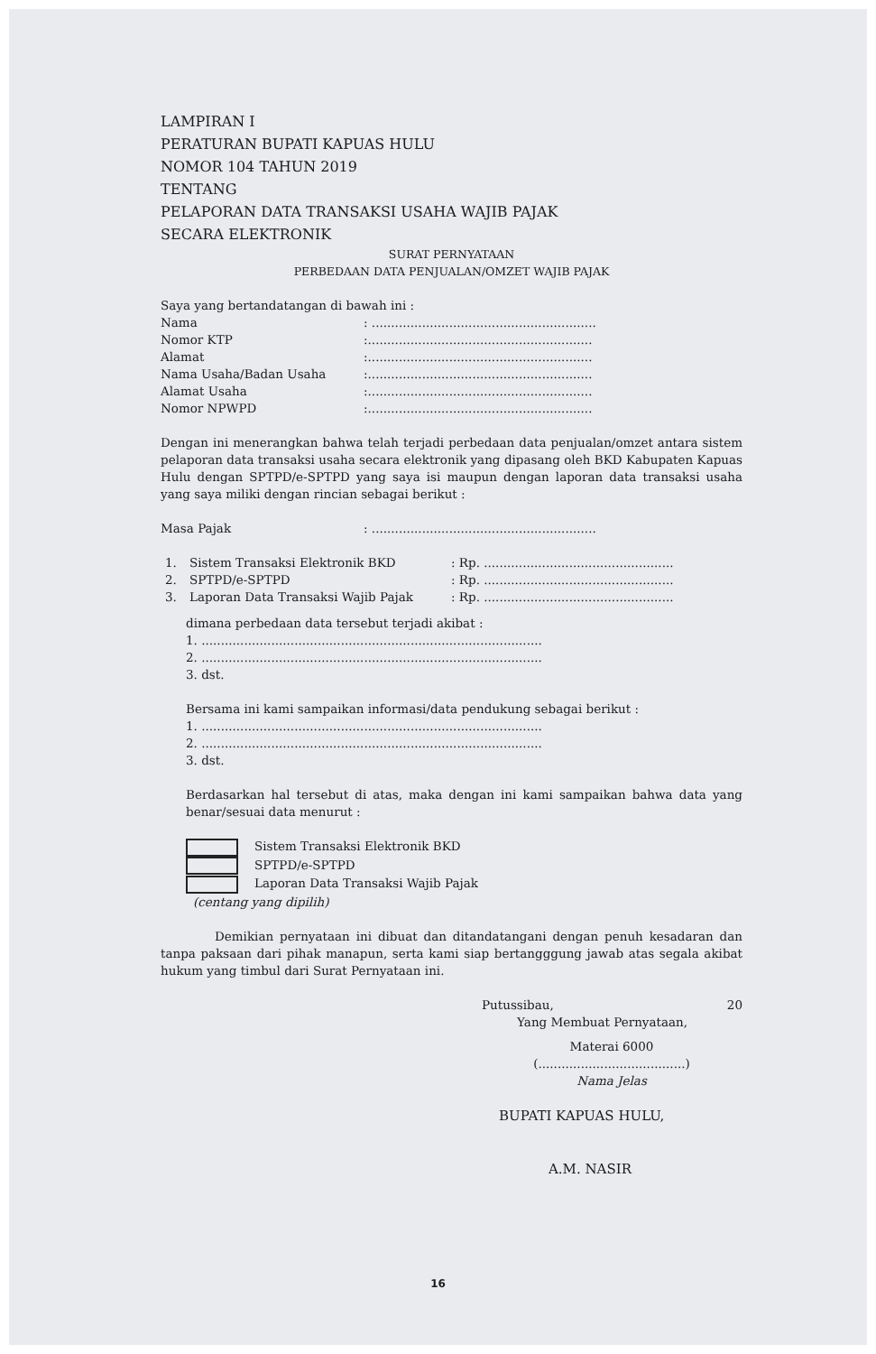LAMPIRAN I
PERATURAN BUPATI KAPUAS HULU
NOMOR 104 TAHUN 2019
TENTANG
PELAPORAN DATA TRANSAKSI USAHA WAJIB PAJAK
SECARA ELEKTRONIK
SURAT PERNYATAAN
PERBEDAAN DATA PENJUALAN/OMZET WAJIB PAJAK
Saya yang bertandatangan di bawah ini :
| Nama | : .......................................................... |
| Nomor KTP | :.......................................................... |
| Alamat | :.......................................................... |
| Nama Usaha/Badan Usaha | :.......................................................... |
| Alamat Usaha | :.......................................................... |
| Nomor NPWPD | :.......................................................... |
Dengan ini menerangkan bahwa telah terjadi perbedaan data penjualan/omzet antara sistem pelaporan data transaksi usaha secara elektronik yang dipasang oleh BKD Kabupaten Kapuas Hulu dengan SPTPD/e-SPTPD yang saya isi maupun dengan laporan data transaksi usaha yang saya miliki dengan rincian sebagai berikut :
| Masa Pajak | : .......................................................... |
| 1. | Sistem Transaksi Elektronik BKD | : Rp. ................................................. |
| 2. | SPTPD/e-SPTPD | : Rp. ................................................. |
| 3. | Laporan Data Transaksi Wajib Pajak | : Rp. ................................................. |
dimana perbedaan data tersebut terjadi akibat :
1. ........................................................................................
2. ........................................................................................
3. dst.
Bersama ini kami sampaikan informasi/data pendukung sebagai berikut :
1. ........................................................................................
2. ........................................................................................
3. dst.
Berdasarkan hal tersebut di atas, maka dengan ini kami sampaikan bahwa data yang benar/sesuai data menurut :
Sistem Transaksi Elektronik BKD
SPTPD/e-SPTPD
Laporan Data Transaksi Wajib Pajak
(centang yang dipilih)
Demikian pernyataan ini dibuat dan ditandatangani dengan penuh kesadaran dan tanpa paksaan dari pihak manapun, serta kami siap bertangggung jawab atas segala akibat hukum yang timbul dari Surat Pernyataan ini.
Putussibau, 20
Yang Membuat Pernyataan,
Materai 6000
(......................................)
Nama Jelas
BUPATI KAPUAS HULU,
A.M. NASIR
16